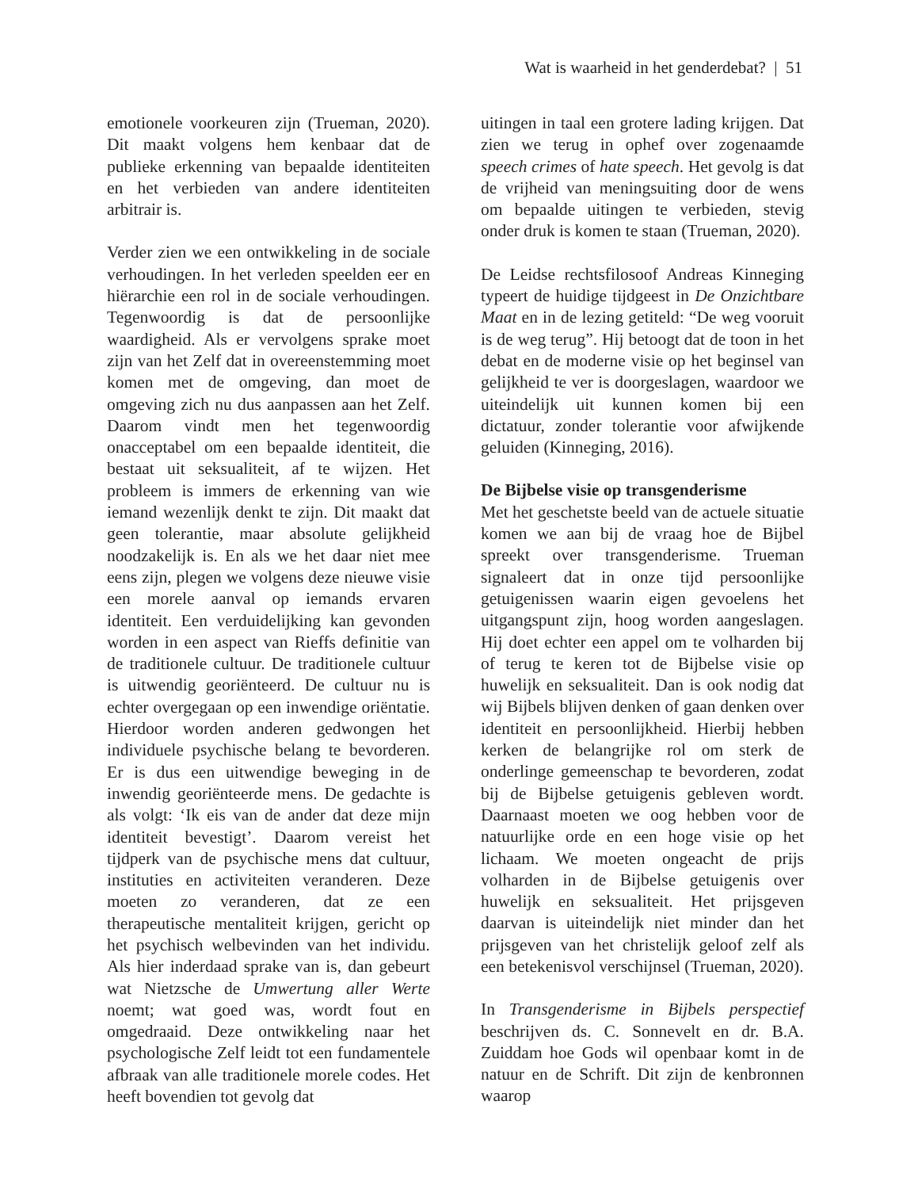Wat is waarheid in het genderdebat? | 51
emotionele voorkeuren zijn (Trueman, 2020). Dit maakt volgens hem kenbaar dat de publieke erkenning van bepaalde identiteiten en het verbieden van andere identiteiten arbitrair is.
Verder zien we een ontwikkeling in de sociale verhoudingen. In het verleden speelden eer en hiërarchie een rol in de sociale verhoudingen. Tegenwoordig is dat de persoonlijke waardigheid. Als er vervolgens sprake moet zijn van het Zelf dat in overeenstemming moet komen met de omgeving, dan moet de omgeving zich nu dus aanpassen aan het Zelf. Daarom vindt men het tegenwoordig onacceptabel om een bepaalde identiteit, die bestaat uit seksualiteit, af te wijzen. Het probleem is immers de erkenning van wie iemand wezenlijk denkt te zijn. Dit maakt dat geen tolerantie, maar absolute gelijkheid noodzakelijk is. En als we het daar niet mee eens zijn, plegen we volgens deze nieuwe visie een morele aanval op iemands ervaren identiteit. Een verduidelijking kan gevonden worden in een aspect van Rieffs definitie van de traditionele cultuur. De traditionele cultuur is uitwendig georiënteerd. De cultuur nu is echter overgegaan op een inwendige oriëntatie. Hierdoor worden anderen gedwongen het individuele psychische belang te bevorderen. Er is dus een uitwendige beweging in de inwendig georiënteerde mens. De gedachte is als volgt: ‘Ik eis van de ander dat deze mijn identiteit bevestigt’. Daarom vereist het tijdperk van de psychische mens dat cultuur, instituties en activiteiten veranderen. Deze moeten zo veranderen, dat ze een therapeutische mentaliteit krijgen, gericht op het psychisch welbevinden van het individu. Als hier inderdaad sprake van is, dan gebeurt wat Nietzsche de Umwertung aller Werte noemt; wat goed was, wordt fout en omgedraaid. Deze ontwikkeling naar het psychologische Zelf leidt tot een fundamentele afbraak van alle traditionele morele codes. Het heeft bovendien tot gevolg dat
uitingen in taal een grotere lading krijgen. Dat zien we terug in ophef over zogenaamde speech crimes of hate speech. Het gevolg is dat de vrijheid van meningsuiting door de wens om bepaalde uitingen te verbieden, stevig onder druk is komen te staan (Trueman, 2020).
De Leidse rechtsfilosoof Andreas Kinneging typeert de huidige tijdgeest in De Onzichtbare Maat en in de lezing getiteld: “De weg vooruit is de weg terug”. Hij betoogt dat de toon in het debat en de moderne visie op het beginsel van gelijkheid te ver is doorgeslagen, waardoor we uiteindelijk uit kunnen komen bij een dictatuur, zonder tolerantie voor afwijkende geluiden (Kinneging, 2016).
De Bijbelse visie op transgenderisme
Met het geschetste beeld van de actuele situatie komen we aan bij de vraag hoe de Bijbel spreekt over transgenderisme. Trueman signaleert dat in onze tijd persoonlijke getuigenissen waarin eigen gevoelens het uitgangspunt zijn, hoog worden aangeslagen. Hij doet echter een appel om te volharden bij of terug te keren tot de Bijbelse visie op huwelijk en seksualiteit. Dan is ook nodig dat wij Bijbels blijven denken of gaan denken over identiteit en persoonlijkheid. Hierbij hebben kerken de belangrijke rol om sterk de onderlinge gemeenschap te bevorderen, zodat bij de Bijbelse getuigenis gebleven wordt. Daarnaast moeten we oog hebben voor de natuurlijke orde en een hoge visie op het lichaam. We moeten ongeacht de prijs volharden in de Bijbelse getuigenis over huwelijk en seksualiteit. Het prijsgeven daarvan is uiteindelijk niet minder dan het prijsgeven van het christelijk geloof zelf als een betekenisvol verschijnsel (Trueman, 2020).
In Transgenderisme in Bijbels perspectief beschrijven ds. C. Sonnevelt en dr. B.A. Zuiddam hoe Gods wil openbaar komt in de natuur en de Schrift. Dit zijn de kenbronnen waarop